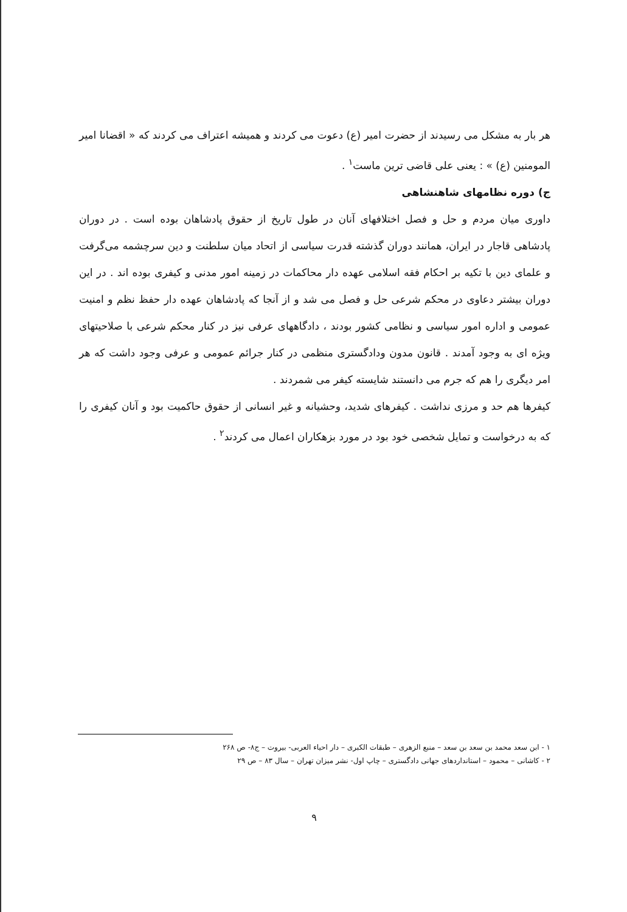هر بار به مشکل می رسیدند از حضرت امیر (ع) دعوت می کردند و همیشه اعتراف می کردند که « اقضانا امیر المومنین (ع) » : یعنی علی قاضی ترین ماست<sup>۱</sup> .
ج) دوره نظامهای شاهنشاهی
داوری میان مردم و حل و فصل اختلافهای آنان در طول تاریخ از حقوق پادشاهان بوده است . در دوران پادشاهی قاجار در ایران، همانند دوران گذشته قدرت سیاسی از اتحاد میان سلطنت و دین سرچشمه می‌گرفت و علمای دین با تکیه بر احکام فقه اسلامی عهده دار محاکمات در زمینه امور مدنی و کیفری بوده اند . در این دوران بیشتر دعاوی در محکم شرعی حل و فصل می شد و از آنجا که پادشاهان عهده دار حفظ نظم و امنیت عمومی و اداره امور سیاسی و نظامی کشور بودند ، دادگاههای عرفی نیز در کنار محکم شرعی با صلاحیتهای ویژه ای به وجود آمدند . قانون مدون ودادگستری منظمی در کنار جرائم عمومی و عرفی وجود داشت که هر امر دیگری را هم که جرم می دانستند شایسته کیفر می شمردند .
کیفرها هم حد و مرزی نداشت . کیفرهای شدید، وحشیانه و غیر انسانی از حقوق حاکمیت بود و آنان کیفری را که به درخواست و تمایل شخصی خود بود در مورد بزهکاران اعمال می کردند<sup>۲</sup> .
۱ - ابن سعد محمد بن سعد بن سعد – منبع الزهری – طبقات الکبری – دار احیاء العربی- بیروت – ج۸- ص ۲۶۸
۲ - کاشانی – محمود – استانداردهای جهانی دادگستری – چاپ اول- نشر میزان تهران – سال ۸۳ – ص ۲۹
۹